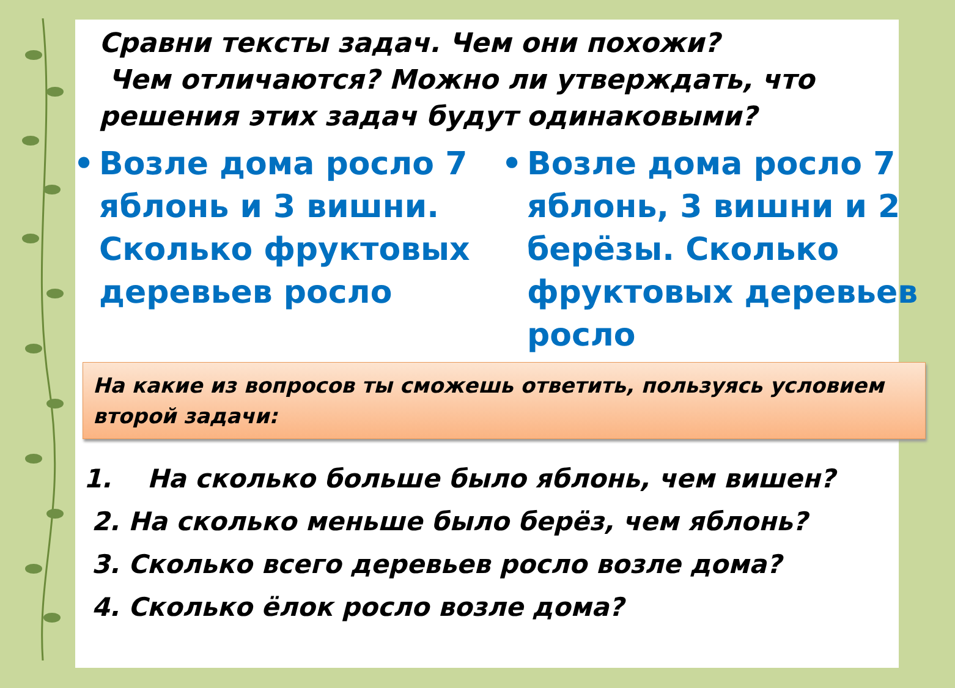Сравни тексты задач. Чем они похожи?
Чем отличаются? Можно ли утверждать, что решения этих задач будут одинаковыми?
• Возле дома росло 7 яблонь и 3 вишни. Сколько фруктовых деревьев росло • Возле дома росло 7 яблонь, 3 вишни и 2 берёзы. Сколько фруктовых деревьев росло
На какие из вопросов ты сможешь ответить, пользуясь условием второй задачи:
1. На сколько больше было яблонь, чем вишен?
2. На сколько меньше было берёз, чем яблонь?
3. Сколько всего деревьев росло возле дома?
4. Сколько ёлок росло возле дома?